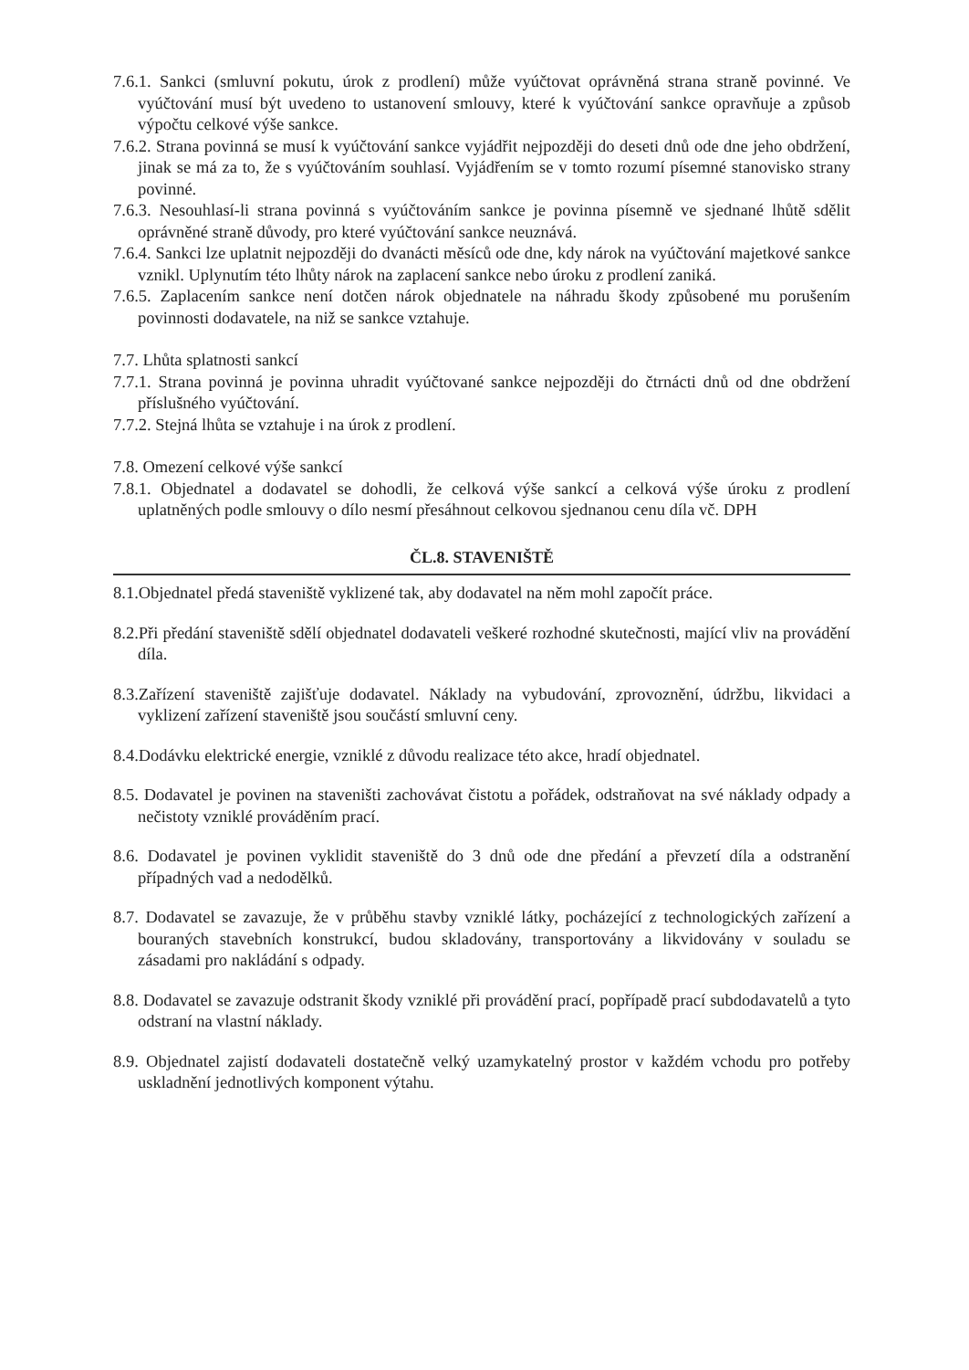7.6.1. Sankci (smluvní pokutu, úrok z prodlení) může vyúčtovat oprávněná strana straně povinné. Ve vyúčtování musí být uvedeno to ustanovení smlouvy, které k vyúčtování sankce opravňuje a způsob výpočtu celkové výše sankce.
7.6.2. Strana povinná se musí k vyúčtování sankce vyjádřit nejpozději do deseti dnů ode dne jeho obdržení, jinak se má za to, že s vyúčtováním souhlasí. Vyjádřením se v tomto rozumí písemné stanovisko strany povinné.
7.6.3. Nesouhlasí-li strana povinná s vyúčtováním sankce je povinna písemně ve sjednané lhůtě sdělit oprávněné straně důvody, pro které vyúčtování sankce neuznává.
7.6.4. Sankci lze uplatnit nejpozději do dvanácti měsíců ode dne, kdy nárok na vyúčtování majetkové sankce vznikl. Uplynutím této lhůty nárok na zaplacení sankce nebo úroku z prodlení zaniká.
7.6.5. Zaplacením sankce není dotčen nárok objednatele na náhradu škody způsobené mu porušením povinnosti dodavatele, na niž se sankce vztahuje.
7.7. Lhůta splatnosti sankcí
7.7.1. Strana povinná je povinna uhradit vyúčtované sankce nejpozději do čtrnácti dnů od dne obdržení příslušného vyúčtování.
7.7.2. Stejná lhůta se vztahuje i na úrok z prodlení.
7.8. Omezení celkové výše sankcí
7.8.1. Objednatel a dodavatel se dohodli, že celková výše sankcí a celková výše úroku z prodlení uplatněných podle smlouvy o dílo nesmí přesáhnout celkovou sjednanou cenu díla vč. DPH
ČL.8. STAVENIŠTĚ
8.1.Objednatel předá staveniště vyklizené tak, aby dodavatel na něm mohl započít práce.
8.2.Při předání staveniště sdělí objednatel dodavateli veškeré rozhodné skutečnosti, mající vliv na provádění díla.
8.3.Zařízení staveniště zajišťuje dodavatel. Náklady na vybudování, zprovoznění, údržbu, likvidaci a vyklizení zařízení staveniště jsou součástí smluvní ceny.
8.4.Dodávku elektrické energie, vzniklé z důvodu realizace této akce, hradí objednatel.
8.5. Dodavatel je povinen na staveništi zachovávat čistotu a pořádek, odstraňovat na své náklady odpady a nečistoty vzniklé prováděním prací.
8.6. Dodavatel je povinen vyklidit staveniště do 3 dnů ode dne předání a převzetí díla a odstranění případných vad a nedodělků.
8.7. Dodavatel se zavazuje, že v průběhu stavby vzniklé látky, pocházející z technologických zařízení a bouraných stavebních konstrukcí, budou skladovány, transportovány a likvidovány v souladu se zásadami pro nakládání s odpady.
8.8. Dodavatel se zavazuje odstranit škody vzniklé při provádění prací, popřípadě prací subdodavatelů a tyto odstraní na vlastní náklady.
8.9. Objednatel zajistí dodavateli dostatečně velký uzamykatelný prostor v každém vchodu pro potřeby uskladnění jednotlivých komponent výtahu.